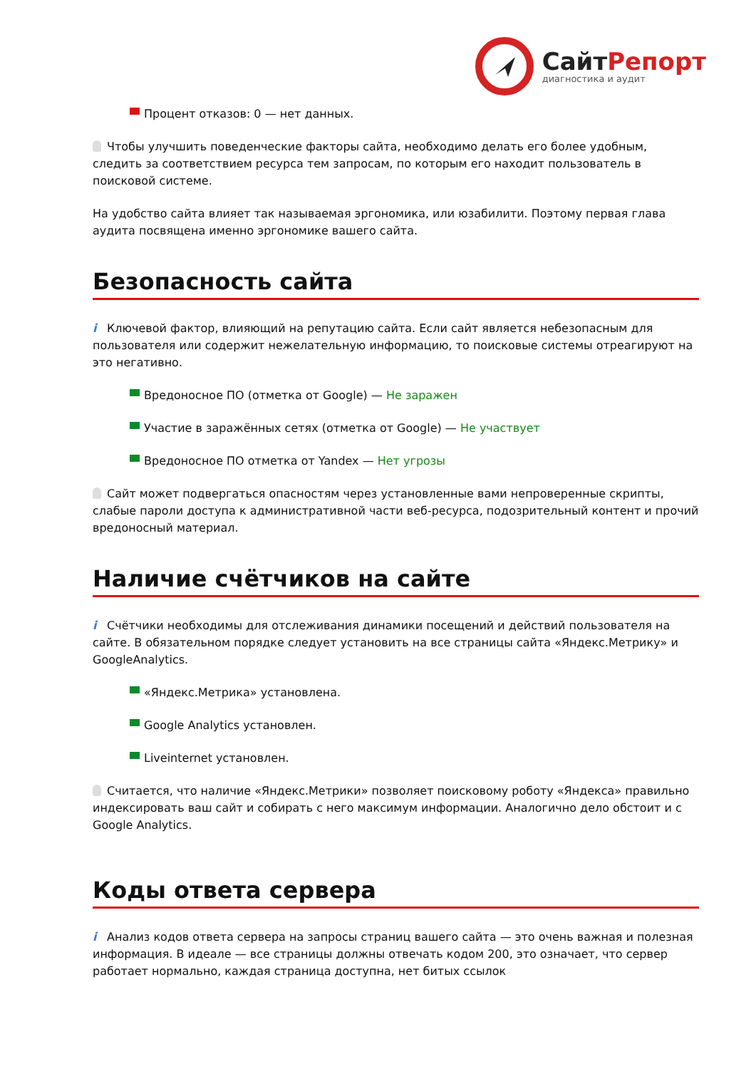СайтРепорт
диагностика и аудит
Процент отказов: 0 — нет данных.
Чтобы улучшить поведенческие факторы сайта, необходимо делать его более удобным, следить за соответствием ресурса тем запросам, по которым его находит пользователь в поисковой системе.
На удобство сайта влияет так называемая эргономика, или юзабилити. Поэтому первая глава аудита посвящена именно эргономике вашего сайта.
Безопасность сайта
i Ключевой фактор, влияющий на репутацию сайта. Если сайт является небезопасным для пользователя или содержит нежелательную информацию, то поисковые системы отреагируют на это негативно.
Вредоносное ПО (отметка от Google) — Не заражен
Участие в заражённых сетях (отметка от Google) — Не участвует
Вредоносное ПО отметка от Yandex — Нет угрозы
Сайт может подвергаться опасностям через установленные вами непроверенные скрипты, слабые пароли доступа к административной части веб-ресурса, подозрительный контент и прочий вредоносный материал.
Наличие счётчиков на сайте
i Счётчики необходимы для отслеживания динамики посещений и действий пользователя на сайте. В обязательном порядке следует установить на все страницы сайта «Яндекс.Метрику» и GoogleAnalytics.
«Яндекс.Метрика» установлена.
Google Analytics установлен.
Liveinternet установлен.
Считается, что наличие «Яндекс.Метрики» позволяет поисковому роботу «Яндекса» правильно индексировать ваш сайт и собирать с него максимум информации. Аналогично дело обстоит и с Google Analytics.
Коды ответа сервера
i Анализ кодов ответа сервера на запросы страниц вашего сайта — это очень важная и полезная информация. В идеале — все страницы должны отвечать кодом 200, это означает, что сервер работает нормально, каждая страница доступна, нет битых ссылок